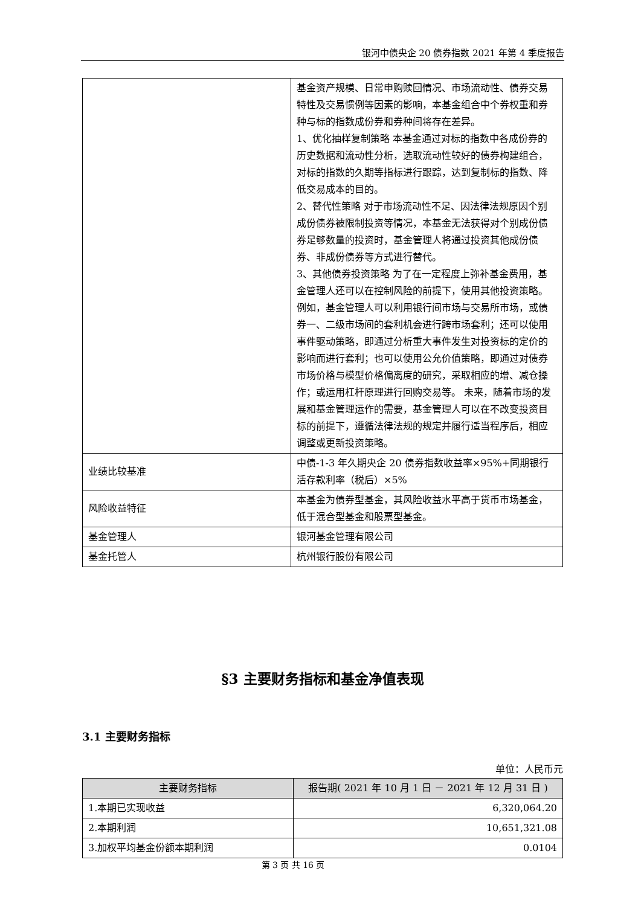银河中债央企 20 债券指数 2021 年第 4 季度报告
| | 基金资产规模、日常申购赎回情况、市场流动性、债券交易特性及交易惯例等因素的影响，本基金组合中个券权重和券种与标的指数成份券和券种间将存在差异。 1、优化抽样复制策略 本基金通过对标的指数中各成份券的历史数据和流动性分析，选取流动性较好的债券构建组合，对标的指数的久期等指标进行跟踪，达到复制标的指数、降低交易成本的目的。 2、替代性策略 对于市场流动性不足、因法律法规原因个别成份债券被限制投资等情况，本基金无法获得对个别成份债券足够数量的投资时，基金管理人将通过投资其他成份债券、非成份债券等方式进行替代。 3、其他债券投资策略 为了在一定程度上弥补基金费用，基金管理人还可以在控制风险的前提下，使用其他投资策略。例如，基金管理人可以利用银行间市场与交易所市场，或债券一、二级市场间的套利机会进行跨市场套利；还可以使用事件驱动策略，即通过分析重大事件发生对投资标的定价的影响而进行套利；也可以使用公允价值策略，即通过对债券市场价格与模型价格偏离度的研究，采取相应的增、减仓操作；或运用杠杆原理进行回购交易等。 未来，随着市场的发展和基金管理运作的需要，基金管理人可以在不改变投资目标的前提下，遵循法律法规的规定并履行适当程序后，相应调整或更新投资策略。 |
| 业绩比较基准 | 中债-1-3 年久期央企 20 债券指数收益率×95%+同期银行活存款利率（税后）×5% |
| 风险收益特征 | 本基金为债券型基金，其风险收益水平高于货币市场基金，低于混合型基金和股票型基金。 |
| 基金管理人 | 银河基金管理有限公司 |
| 基金托管人 | 杭州银行股份有限公司 |
§3 主要财务指标和基金净值表现
3.1 主要财务指标
单位：人民币元
| 主要财务指标 | 报告期( 2021 年 10 月 1 日 － 2021 年 12 月 31 日 ) |
| --- | --- |
| 1.本期已实现收益 | 6,320,064.20 |
| 2.本期利润 | 10,651,321.08 |
| 3.加权平均基金份额本期利润 | 0.0104 |
第 3 页 共 16 页